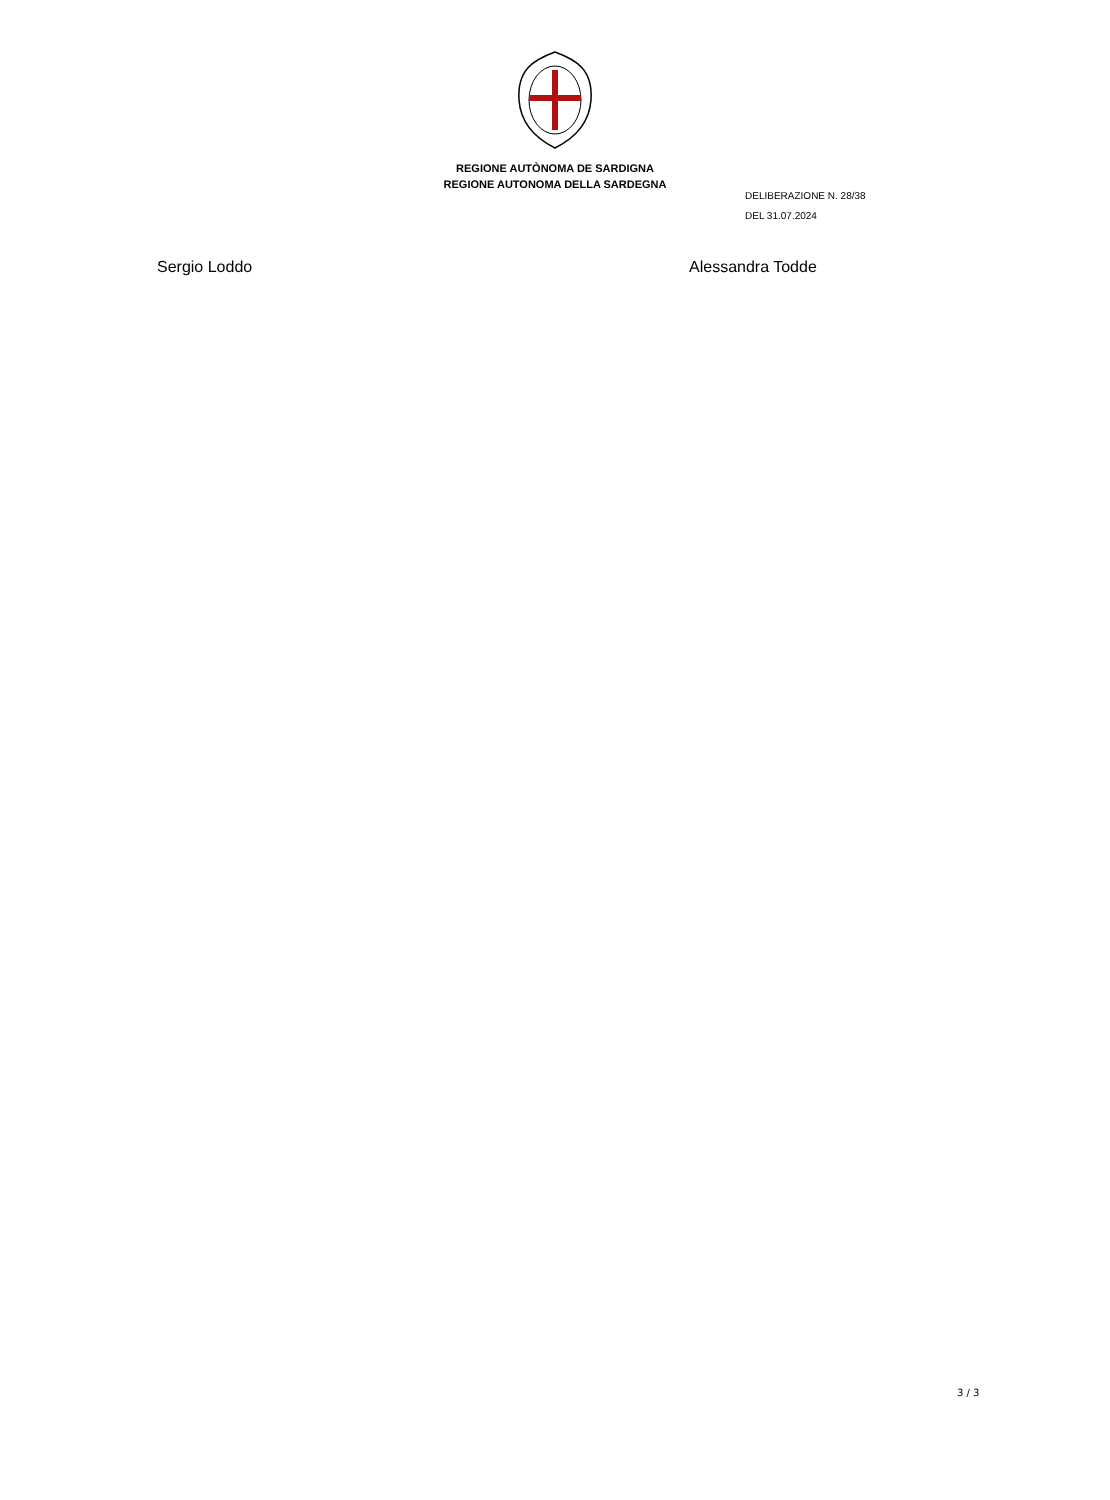REGIONE AUTÒNOMA DE SARDIGNA
REGIONE AUTONOMA DELLA SARDEGNA
DELIBERAZIONE N. 28/38
DEL 31.07.2024
Sergio Loddo Alessandra Todde
3 / 3